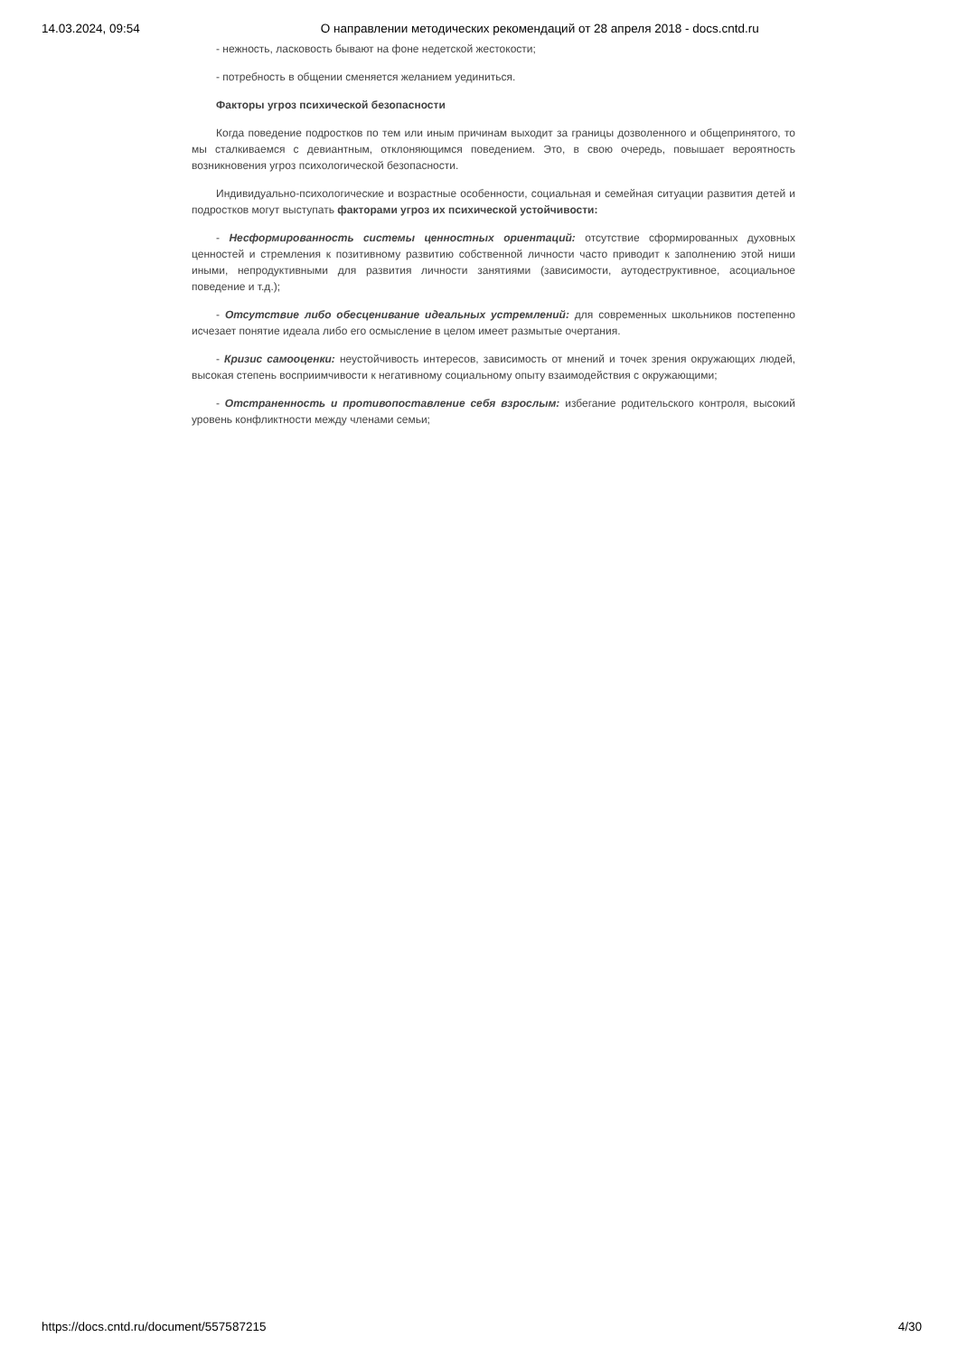14.03.2024, 09:54 О направлении методических рекомендаций от 28 апреля 2018 - docs.cntd.ru
- нежность, ласковость бывают на фоне недетской жестокости;
- потребность в общении сменяется желанием уединиться.
Факторы угроз психической безопасности
Когда поведение подростков по тем или иным причинам выходит за границы дозволенного и общепринятого, то мы сталкиваемся с девиантным, отклоняющимся поведением. Это, в свою очередь, повышает вероятность возникновения угроз психологической безопасности.
Индивидуально-психологические и возрастные особенности, социальная и семейная ситуации развития детей и подростков могут выступать факторами угроз их психической устойчивости:
- Несформированность системы ценностных ориентаций: отсутствие сформированных духовных ценностей и стремления к позитивному развитию собственной личности часто приводит к заполнению этой ниши иными, непродуктивными для развития личности занятиями (зависимости, аутодеструктивное, асоциальное поведение и т.д.);
- Отсутствие либо обесценивание идеальных устремлений: для современных школьников постепенно исчезает понятие идеала либо его осмысление в целом имеет размытые очертания.
- Кризис самооценки: неустойчивость интересов, зависимость от мнений и точек зрения окружающих людей, высокая степень восприимчивости к негативному социальному опыту взаимодействия с окружающими;
- Отстраненность и противопоставление себя взрослым: избегание родительского контроля, высокий уровень конфликтности между членами семьи;
https://docs.cntd.ru/document/557587215 4/30